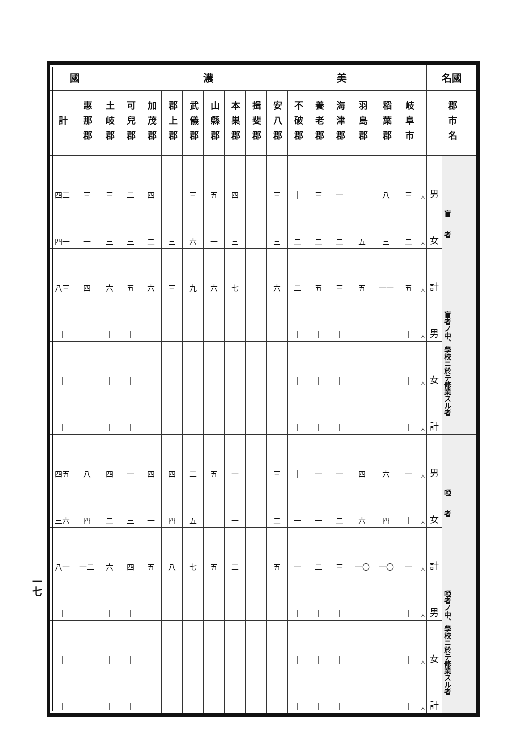一七
| 國 濃 美 | | | | | | | | | | | | | | | | | | 名國 | |
| --- | --- | --- | --- | --- | --- | --- | --- | --- | --- | --- | --- | --- | --- | --- | --- | --- | --- | --- | --- |
| 計 | 惠那郡 | 土岐郡 | 可兒郡 | 加茂郡 | 郡上郡 | 武儀郡 | 山縣郡 | 本巣郡 | 揖斐郡 | 安八郡 | 不破郡 | 養老郡 | 海津郡 | 羽島郡 | 稻葉郡 | 岐阜市 | | 郡市名 | |
| 四二 | 三 | 三 | 二 | 四 | ｜ | 三 | 五 | 四 | ｜ | 三 | ｜ | 三 | 一 | ｜ | 八 | 三 | 人 | 男 | 盲 者 |
| 四一 | 一 | 三 | 三 | 二 | 三 | 六 | 一 | 三 | ｜ | 三 | 二 | 二 | 二 | 五 | 三 | 二 | 人 | 女 | |
| 八三 | 四 | 六 | 五 | 六 | 三 | 九 | 六 | 七 | ｜ | 六 | 二 | 五 | 三 | 五 | 一一 | 五 | 人 | 計 | |
| ｜ | ｜ | ｜ | ｜ | ｜ | ｜ | ｜ | ｜ | ｜ | ｜ | ｜ | ｜ | ｜ | ｜ | ｜ | ｜ | ｜ | 人 | 男 | 盲者ノ中、學校ニ於テ修業スル者 |
| ｜ | ｜ | ｜ | ｜ | ｜ | ｜ | ｜ | ｜ | ｜ | ｜ | ｜ | ｜ | ｜ | ｜ | ｜ | ｜ | ｜ | 人 | 女 | |
| ｜ | ｜ | ｜ | ｜ | ｜ | ｜ | ｜ | ｜ | ｜ | ｜ | ｜ | ｜ | ｜ | ｜ | ｜ | ｜ | ｜ | 人 | 計 | |
| 四五 | 八 | 四 | 一 | 四 | 四 | 二 | 五 | 一 | ｜ | 三 | ｜ | 一 | 一 | 四 | 六 | 一 | 人 | 男 | 啞 者 |
| 三六 | 四 | 二 | 三 | 一 | 四 | 五 | ｜ | 一 | ｜ | 二 | 一 | 一 | 二 | 六 | 四 | ｜ | 人 | 女 | |
| 八一 | 一二 | 六 | 四 | 五 | 八 | 七 | 五 | 二 | ｜ | 五 | 一 | 二 | 三 | 一〇 | 一〇 | 一 | 人 | 計 | |
| ｜ | ｜ | ｜ | ｜ | ｜ | ｜ | ｜ | ｜ | ｜ | ｜ | ｜ | ｜ | ｜ | ｜ | ｜ | ｜ | ｜ | 人 | 男 | 啞者ノ中、學校ニ於テ修業スル者 |
| ｜ | ｜ | ｜ | ｜ | ｜ | ｜ | ｜ | ｜ | ｜ | ｜ | ｜ | ｜ | ｜ | ｜ | ｜ | ｜ | ｜ | 人 | 女 | |
| ｜ | ｜ | ｜ | ｜ | ｜ | ｜ | ｜ | ｜ | ｜ | ｜ | ｜ | ｜ | ｜ | ｜ | ｜ | ｜ | ｜ | 人 | 計 | |